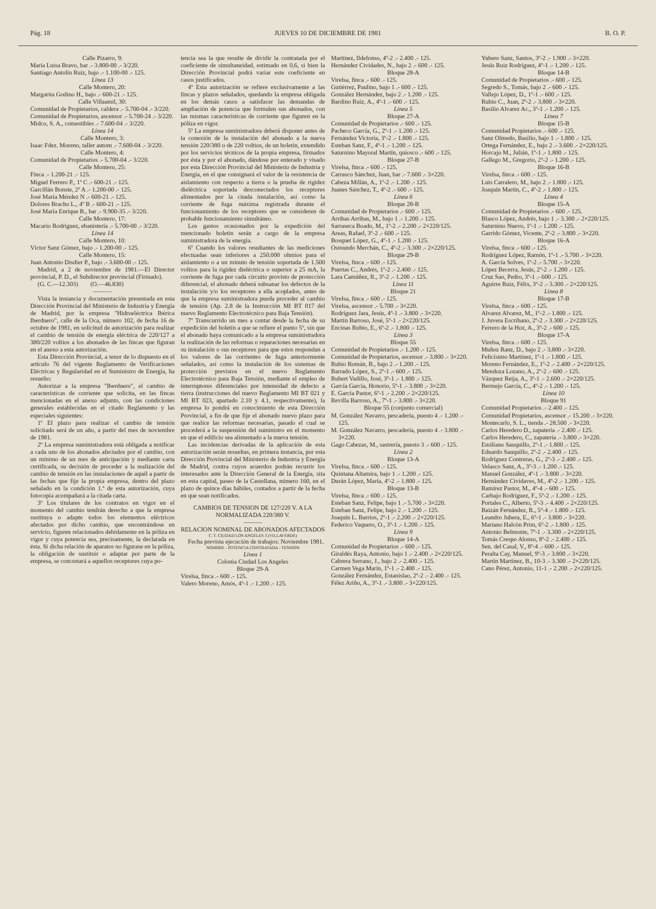Pág. 18 JUEVES 10 DE DICIEMBRE DE 1981 B. O. P.
Calle Pizarro, 9:
María Luisa Bravo, bar .- 3.800-00 .- 3/220.
Santiago Antolín Ruiz, bajo .- 1.100-00 .- 125.
Línea 13
Calle Montero, 20:
Margarita Godino H., bajo .- 600-21 .- 125.
Calle Villaamil, 30:
Comunidad de Propietarios, caldera .- 5.700-04 .- 3/220.
Comunidad de Propietarios, ascensor .- 5.700-24 .- 3/220.
Midco, S. A., comestibles .- 7.600-04 .- 3/220.
Línea 14
Calle Montero, 3:
Isaac Fdez. Moreno, taller autom .- 7.600-04 .- 3/220.
Calle Montero, 4:
Comunidad de Propietarios .- 5.700-04 .- 3/220.
Calle Montero, 25:
Finca .- 1.200-21 .- 125.
Miguel Ferrero P., 1º C .- 600-21 .- 125.
Garcillán Bonste, 2º A .- 1.200-00 .- 125.
José María Méndez N .- 600-21 .- 125.
Dolores Bracho L., 4º B .- 600-21 .- 125.
José María Enrique B., bar .- 9.900-35 .- 3/220.
Calle Montero, 17:
Macario Rodríguez, ebanistería .- 5.700-00 .- 3/220.
Línea 14
Calle Montero, 10:
Víctor Sanz Gómez, bajo .- 1.200-00 .- 125.
Calle Montero, 15:
Juan Antonio Disdier P., bajo .- 3.600-00 .- 125.
Madrid, a 2 de noviembre de 1981.—El Director provincial, P. D., el Subdirector provincial (Firmado).
(G. C.—12.303) (O.—46.830)
———
Vista la instancia y documentación presentada en esta Dirección Provincial del Ministerio de Industria y Energía de Madrid, por la empresa "Hidroeléctrica Ibérica Iberduero", calle de la Oca, número 102, de fecha 16 de octubre de 1981, en solicitud de autorización para realizar el cambio de tensión de energía eléctrica de 220/127 a 380/220 voltios a los abonados de las fincas que figuran en el anexo a esta autorización.
Esta Dirección Provincial, a tenor de lo dispuesto en el artículo 76 del vigente Reglamento de Verificaciones Eléctricas y Regularidad en el Suministro de Energía, ha resuelto:
Autorizar a la empresa "Iberduero", el cambio de características de corriente que solicita, en las fincas mencionadas en el anexo adjunto, con las condiciones generales establecidas en el citado Reglamento y las especiales siguientes:
1º El plazo para realizar el cambio de tensión solicitado será de un año, a partir del mes de noviembre de 1981.
2º La empresa suministradora está obligada a notificar a cada uno de los abonados afectados por el cambio, con un mínimo de un mes de anticipación y mediante carta certificada, su decisión de proceder a la realización del cambio de tensión en las instalaciones de aquél a partir de las fechas que fije la propia empresa, dentro del plazo señalado en la condición 1.ª de esta autorización, cuya fotocopia acompañará a la citada carta.
3º Los titulares de los contratos en vigor en el momento del cambio tendrán derecho a que la empresa sustituya o adapte todos los elementos eléctricos afectados por dicho cambio, que encontrándose en servicio, figuren relacionados debidamente en la póliza en vigor y cuya potencia sea, precisamente, la declarada en ésta. Si dicha relación de aparatos no figurase en la póliza, la obligación de sustituir o adaptar por parte de la empresa, se concretará a aquellos receptores cuya po-
tencia sea la que resulte de dividir la contratada por el coeficiente de simultaneidad, estimado en 0,6, si bien la Dirección Provincial podrá variar este coeficiente en casos justificados.
4º Esta autorización se refiere exclusivamente a las fincas y plazos señalados, quedando la empresa obligada en los demás casos a satisfacer las demandas de ampliación de potencia que formulen sus abonados, con las mismas características de corriente que figuren en la póliza en vigor.
5º La empresa suministradora deberá disponer antes de la conexión de la instalación del abonado a la nueva tensión 220/380 o de 220 voltios, de un boletín, extendido por los servicios técnicos de la propia empresa, firmados por ésta y por el abonado, dándose por enterado y visado por esta Dirección Provincial del Ministerio de Industria y Energía, en el que consignará el valor de la resistencia de aislamiento con respecto a tierra o la prueba de rigidez dieléctrica soportada desconectados los receptores alimentados por la citada instalación, así como la corriente de fuga máxima registrada durante el funcionamiento de los receptores que se consideren de probable funcionamiento simultáneo.
Los gastos ocasionados por la expedición del mencionado boletín serán a cargo de la empresa suministradora de la energía.
6º Cuando los valores resultantes de las mediciones efectuadas sean inferiores a 250.000 ohmios para el aislamiento o a un minuto de tensión soportada de 1.500 voltios para la rigidez dieléctrica o superior a 25 mA, la corriente de fuga por cada circuito provisto de protección diferencial, el abonado deberá subsanar los defectos de la instalación y/o los receptores a ella acoplados, antes de que la empresa suministradora pueda proceder al cambio de tensión (Ap. 2.8 de la Instrucción MI BT 017 del nuevo Reglamento Electrotécnico para Baja Tensión).
7º Transcurrido un mes a contar desde la fecha de su expedición del boletín a que se refiere el punto 5º, sin que el abonado haya comunicado a la empresa suministradora la realización de las reformas o reparaciones necesarias en su instalación o sus receptores para que estos respondan a los valores de las corrientes de fuga anteriormente señalados, así como la instalación de los sistemas de protección previstos en el nuevo Reglamento Electrotécnico para Baja Tensión, mediante el empleo de interruptores diferenciales por intensidad de defecto a tierra (instrucciones del nuevo Reglamento MI BT 021 y MI BT 023, apartado 2.10 y 4.1, respectivamente), la empresa lo pondrá en conocimiento de esta Dirección Provincial, a fin de que fije el abonado nuevo plazo para que realice las reformas necesarias, pasado el cual se procederá a la suspensión del suministro en el momento en que el edificio sea alimentado a la nueva tensión.
Las incidencias derivadas de la aplicación de esta autorización serán resueltas, en primera instancia, por esta Dirección Provincial del Ministerio de Industria y Energía de Madrid, contra cuyos acuerdos podrán recurrir los interesados ante la Dirección General de la Energía, sita en esta capital, paseo de la Castellana, número 160, en el plazo de quince días hábiles, contados a partir de la fecha en que sean notificados.
CAMBIOS DE TENSION DE 127/220 V. A LA NORMALIZADA 220/380 V.
———
RELACION NOMINAL DE ABONADOS AFECTADOS
C. T. CIUDAD LOS ANGELES 3 (VILLAVERDE)
Fecha prevista ejecución de trabajos: Noviembre 1981.
NOMBRE - POTENCIA CONTRATADA - TENSION
Línea 1
Colonia Ciudad Los Angeles
Bloque 29-A
Virelsa, finca .- 600 .- 125.
Valero Moreno, Amós, 4º-1 .- 1.200 .- 125.
Martínez, Ildefonso, 4º-2 .- 2.400 .- 125.
Hernández Cividades, N., bajo 2 .- 600 .- 125.
Bloque 28-A
Virelsa, finca .- 600 .- 125.
Gutiérrez, Paulino, bajo 1 .- 600 .- 125.
González Hernández, bajo 2 .- 1.200 .- 125.
Bardino Ruiz, A., 4º-1 .- 600 .- 125.
Línea 5
Bloque 27-A
Comunidad de Propietarios .- 600 .- 125.
Pacheco García, G., 2º-1 .- 1.200 .- 125.
Fernández Victoria, 3º-2 .- 1.800 .- 125.
Esteban Sanz, F., 4º-1 .- 1.200 .- 125.
Saturnino Mayoral Martín, quiosco .- 600 .- 125.
Bloque 27-B
Virelsa, finca .- 600 .- 125.
Carrasco Sánchez, Juan, bar .- 7.600 .- 3×220.
Cabeza Millán, A., 1º-2 .- 1.200 .- 125.
Juanes Sánchez, T., 4º-2 .- 600 .- 125.
Línea 6
Bloque 28-B
Comunidad de Propietarios .- 600 .- 125.
Arribas Arribas, M., bajo 1 .- 1.200 .- 125.
Sarraseca Boado, M., 1º-2 .- 2.200 .- 2×220/125.
Areas, Rafael, 3º-2 .- 600 .- 125.
Bosquet López, G., 4º-1 .- 1.200 .- 125.
Osmundo Merchán, C., 4º-2 .- 3.300 .- 2×220/125.
Bloque 29-B
Virelsa, finca .- 600 .- 125.
Puertas C., Andrés, 1º-2 .- 2.400 .- 125.
Lara Camúñez, R., 3º-2 .- 1.200 .- 125.
Línea 11
Bloque 21
Virelsa, finca .- 600 .- 125.
Virelsa, ascensor .- 5.700 .- 3×220.
Rodríguez Jara, Jesús, 4º-1 .- 3.800 .- 3×220.
Martín Barroso, José, 5º-1 .- 2×220/125.
Encinas Rubio, E., 6º-2 .- 1.800 .- 125.
Línea 3
Bloque 55
Comunidad de Propietarios .- 1.200 .- 125.
Comunidad de Propietarios, ascensor .- 3.800 .- 3×220.
Rubio Román, B., bajo 2 .- 1.200 .- 125.
Barrado López, S., 2º-1 .- 600 .- 125.
Rubert Vadillo, José, 3º-1 .- 1.800 .- 125.
García García, Honorio, 5º-1 .- 3.800 .- 3×220.
E. García Pastor, 6º-1 .- 2.200 .- 2×220/125.
Revilla Barroso, A., 7º-1 .- 3.800 .- 3×220.
Bloque 55 (conjunto comercial)
M. González Navarro, pescadería, puesto 4 .- 1.200 .- 125.
M. González Navarro, pescadería, puesto 4 .- 3.800 .- 3×220.
Gago Cabezas, M., sastrería, puesto 3 .- 600 .- 125.
Línea 2
Bloque 13-A
Virelsa, finca .- 600 .- 125.
Quintana Altamira, bajo 1 .- 1.200 .- 125.
Durán López, María, 4º-2 .- 1.800 .- 125.
Bloque 13-B
Virelsa, finca .- 600 .- 125.
Esteban Sanz, Felipe, bajo 1 .- 5.700 .- 3×220.
Esteban Sanz, Felipe, bajo 2 .- 1.200 .- 125.
Joaquín L. Barrios, 2º-1 .- 2.200 .- 2×220/125.
Federico Vaquero, O., 3º-1 .- 1.200 .- 125.
Línea 9
Bloque 14-A
Comunidad de Propietarios .- 600 .- 125.
Giraldés Raya, Antonio, bajo 1 .- 2.400 .- 2×220/125.
Cabrera Serrano, J., bajo 2 .- 2.400 .- 125.
Carmen Vega Marín, 1º-1 .- 2.400 .- 125.
González Fernández, Estanislao, 2º-2 .- 2.400 .- 125.
Félez Ariño, A., 3º-1 .- 3.800 .- 3×220/125.
Yubero Sanz, Santos, 3º-2 .- 1.900 .- 3×220.
Jesús Ruiz Rodríguez, 4º-1 .- 1.200 .- 125.
Bloque 14-B
Comunidad de Propietarios .- 600 .- 125.
Segredo S., Tomás, bajo 2 .- 600 .- 125.
Vallejo López, D., 1º-1 .- 600 .- 125.
Rubio C., Juan, 2º-2 .- 3.800 .- 3×220.
Basilio Alvarez Ac., 3º-1 .- 1.200 .- 125.
Línea 7
Bloque 15-B
Comunidad Propietarios .- 600 .- 125.
Sanz Olmedo, Basilio, bajo 1 .- 1.800 .- 125.
Ortega Fernández, E., bajo 2 .- 3.600 .- 2×220/125.
Horcajo M., Julián, 1º-1 .- 1.800 .- 125.
Gallego M., Gregorio, 2º-2 .- 1.200 .- 125.
Bloque 16-B
Virelsa, finca .- 600 .- 125.
Luis Carralero, M., bajo 2 .- 1.800 .- 125.
Joaquín Martín, C., 4º-2 .- 1.800 .- 125.
Línea 4
Bloque 15-A
Comunidad de Propietarios .- 600 .- 125.
Blasco López, Andrés, bajo 1 .- 3.300 .- 2×220/125.
Saturnino Nuevo, 1º-1 .- 1.200 .- 125.
Garrido Gómez, Vicente, 2º-2 .- 3.800 .- 3×220.
Bloque 16-A
Virelsa, finca .- 600 .- 125.
Rodríguez López, Ramón, 1º-1 .- 5.700 .- 3×220.
A. García Solves, 1º-2 .- 5.700 .- 3×220.
López Becerra, Jesús, 2º-2 .- 1.200 .- 125.
Cruz Sao, Pedro, 3º-1 .- 600 .- 125.
Aguirre Ruiz, Félix, 3º-2 .- 3.300 .- 2×220/125.
Línea 8
Bloque 17-B
Virelsa, finca .- 600 .- 125.
Alvarez Alvarez, M., 1º-2 .- 1.800 .- 125.
J. Juvera Escribano, 2º-2 .- 3.300 .- 2×220/125.
Ferrero de la Hoz, A., 3º-2 .- 600 .- 125.
Bloque 17-A
Virelsa, finca .- 600 .- 125.
Muñoz Ranz, D., bajo 2 .- 3.800 .- 3×220.
Felicísimo Martínez, 1º-1 .- 1.800 .- 125.
Moreno Fernández, E., 1º-2 .- 2.400 .- 2×220/125.
Mendoza Lozano, A., 2º-2 .- 600 .- 125.
Vázquez Reija, A., 3º-1 .- 2.600 .- 2×220/125.
Bermejo García, C., 4º-2 .- 1.200 .- 125.
Línea 10
Bloque 91
Comunidad Propietarios .- 2.400 .- 125.
Comunidad Propietarios, ascensor .- 15.200 .- 3×220.
Montecarlo, S. L., tienda .- 28.500 .- 3×220.
Carlos Heredero D., zapatería .- 2.400 .- 125.
Carlos Heredero, C., zapatería .- 3.800 .- 3×220.
Emiliano Sauquillo, 2º-1 .- 1.800 .- 125.
Eduardo Sauquillo, 2º-2 .- 2.400 .- 125.
Rodríguez Contreras, G., 2º-3 .- 2.400 .- 125.
Velasco Sanz, A., 3º-3 .- 1.200 .- 125.
Manuel González, 4º-1 .- 3.800 .- 3×220.
Hernández Cividaves, M., 4º-2 .- 1.200 .- 125.
Ramírez Pastor, M., 4º-4 .- 600 .- 125.
Carbajo Rodríguez, F., 5º-2 .- 1.200 .- 125.
Portales C., Alberto, 5º-3 .- 4.400 .- 2×220/125.
Baizán Fernández, R., 5º-4 .- 1.800 .- 125.
Leandro Jubera, E., 6º-1 .- 3.800 .- 3×220.
Mariano Halcón Prim, 6º-2 .- 1.800 .- 125.
Antonio Belmonte, 7º-1 .- 3.300 .- 2×220/125.
Tomás Crespo Alonso, 8º-2 .- 2.400 .- 125.
Sen. del Casal, V., 8º-4 .- 600 .- 125.
Peralta Cay, Manuel, 9º-3 .- 3.800 .- 3×220.
Martín Martínez, B., 10-3 .- 3.300 .- 2×220/125.
Cano Pérez, Antonio, 11-1 .- 2.200 .- 2×220/125.